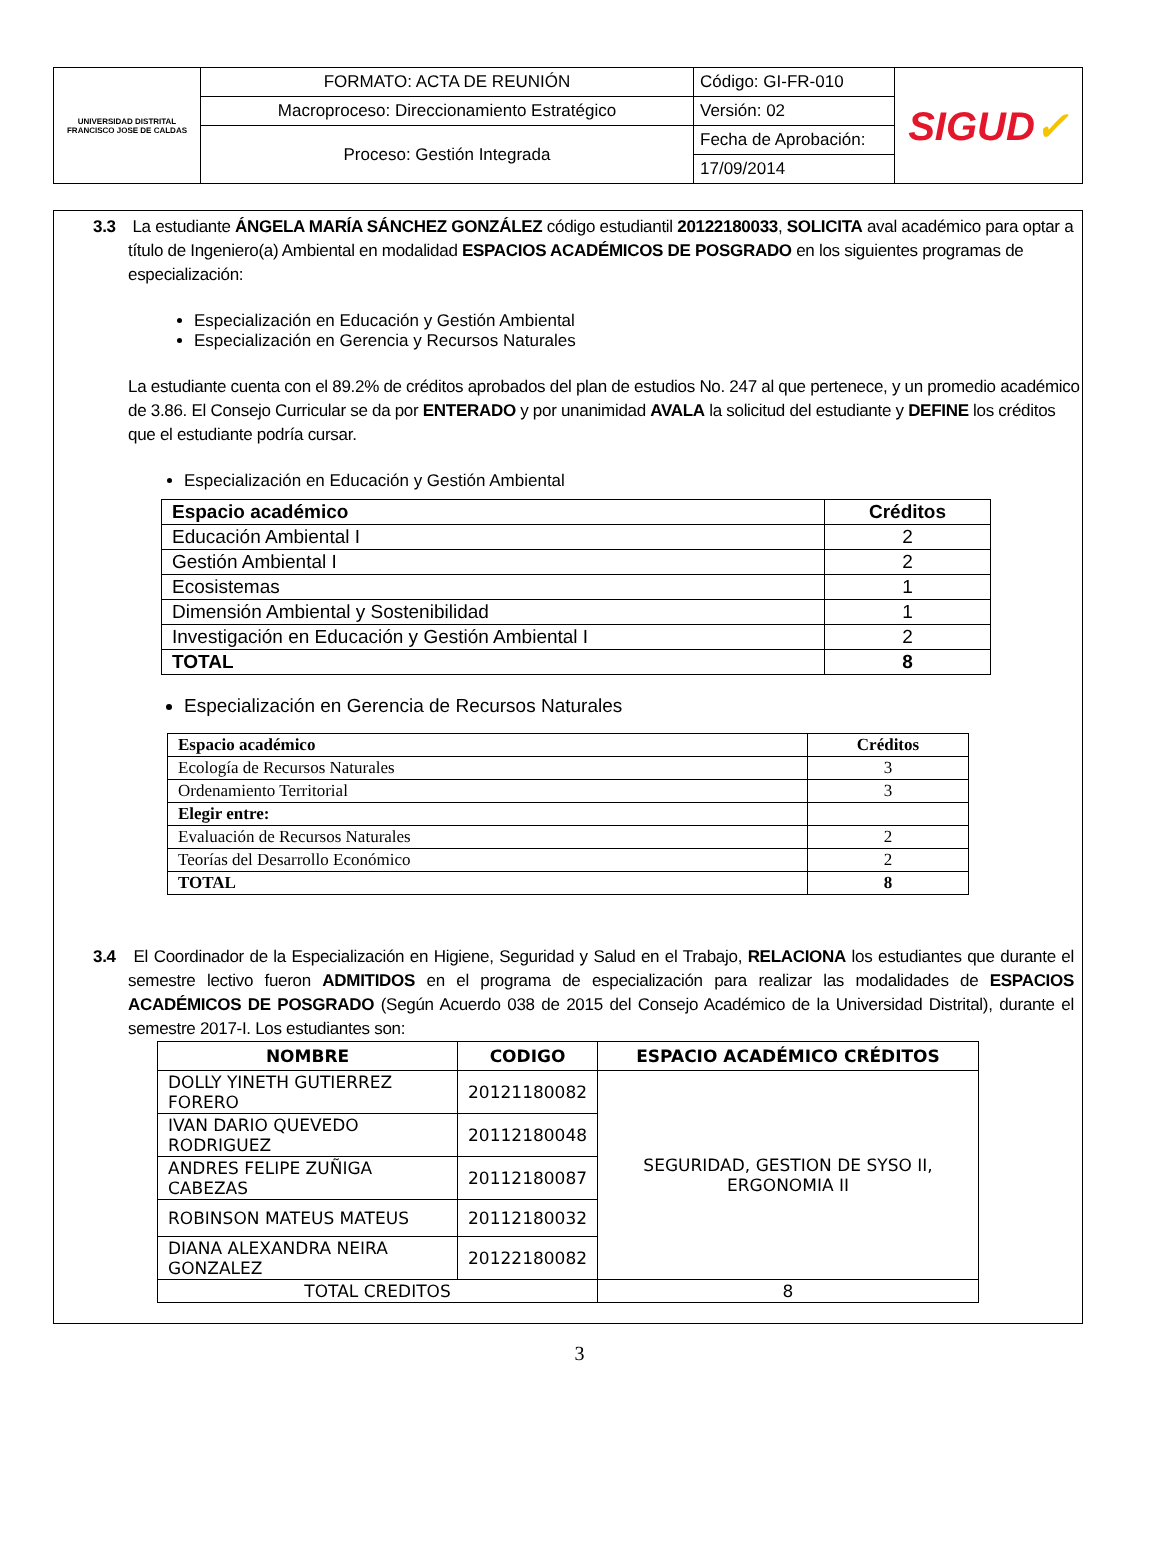| UNIVERSIDAD DISTRITAL FRANCISCO JOSE DE CALDAS | FORMATO: ACTA DE REUNIÓN | Código: GI-FR-010 | SIGUD ✓ |
| | Macroproceso: Direccionamiento Estratégico | Versión: 02 | |
| | Proceso: Gestión Integrada | Fecha de Aprobación: | |
| | | 17/09/2014 | |
3.3 La estudiante ÁNGELA MARÍA SÁNCHEZ GONZÁLEZ código estudiantil 20122180033, SOLICITA aval académico para optar a título de Ingeniero(a) Ambiental en modalidad ESPACIOS ACADÉMICOS DE POSGRADO en los siguientes programas de especialización:
Especialización en Educación y Gestión Ambiental
Especialización en Gerencia y Recursos Naturales
La estudiante cuenta con el 89.2% de créditos aprobados del plan de estudios No. 247 al que pertenece, y un promedio académico de 3.86. El Consejo Curricular se da por ENTERADO y por unanimidad AVALA la solicitud del estudiante y DEFINE los créditos que el estudiante podría cursar.
Especialización en Educación y Gestión Ambiental
| Espacio académico | Créditos |
| Educación Ambiental I | 2 |
| Gestión Ambiental I | 2 |
| Ecosistemas | 1 |
| Dimensión Ambiental y Sostenibilidad | 1 |
| Investigación en Educación y Gestión Ambiental I | 2 |
| TOTAL | 8 |
Especialización en Gerencia de Recursos Naturales
| Espacio académico | Créditos |
| Ecología de Recursos Naturales | 3 |
| Ordenamiento Territorial | 3 |
| Elegir entre: | |
| Evaluación de Recursos Naturales | 2 |
| Teorías del Desarrollo Económico | 2 |
| TOTAL | 8 |
3.4 El Coordinador de la Especialización en Higiene, Seguridad y Salud en el Trabajo, RELACIONA los estudiantes que durante el semestre lectivo fueron ADMITIDOS en el programa de especialización para realizar las modalidades de ESPACIOS ACADÉMICOS DE POSGRADO (Según Acuerdo 038 de 2015 del Consejo Académico de la Universidad Distrital), durante el semestre 2017-I. Los estudiantes son:
| NOMBRE | CODIGO | ESPACIO ACADÉMICO CRÉDITOS |
| DOLLY YINETH GUTIERREZ FORERO | 20121180082 | SEGURIDAD, GESTION DE SYSO II, ERGONOMIA II |
| IVAN DARIO QUEVEDO RODRIGUEZ | 20112180048 | |
| ANDRES FELIPE ZUÑIGA CABEZAS | 20112180087 | |
| ROBINSON MATEUS MATEUS | 20112180032 | |
| DIANA ALEXANDRA NEIRA GONZALEZ | 20122180082 | |
| TOTAL CREDITOS | | 8 |
3